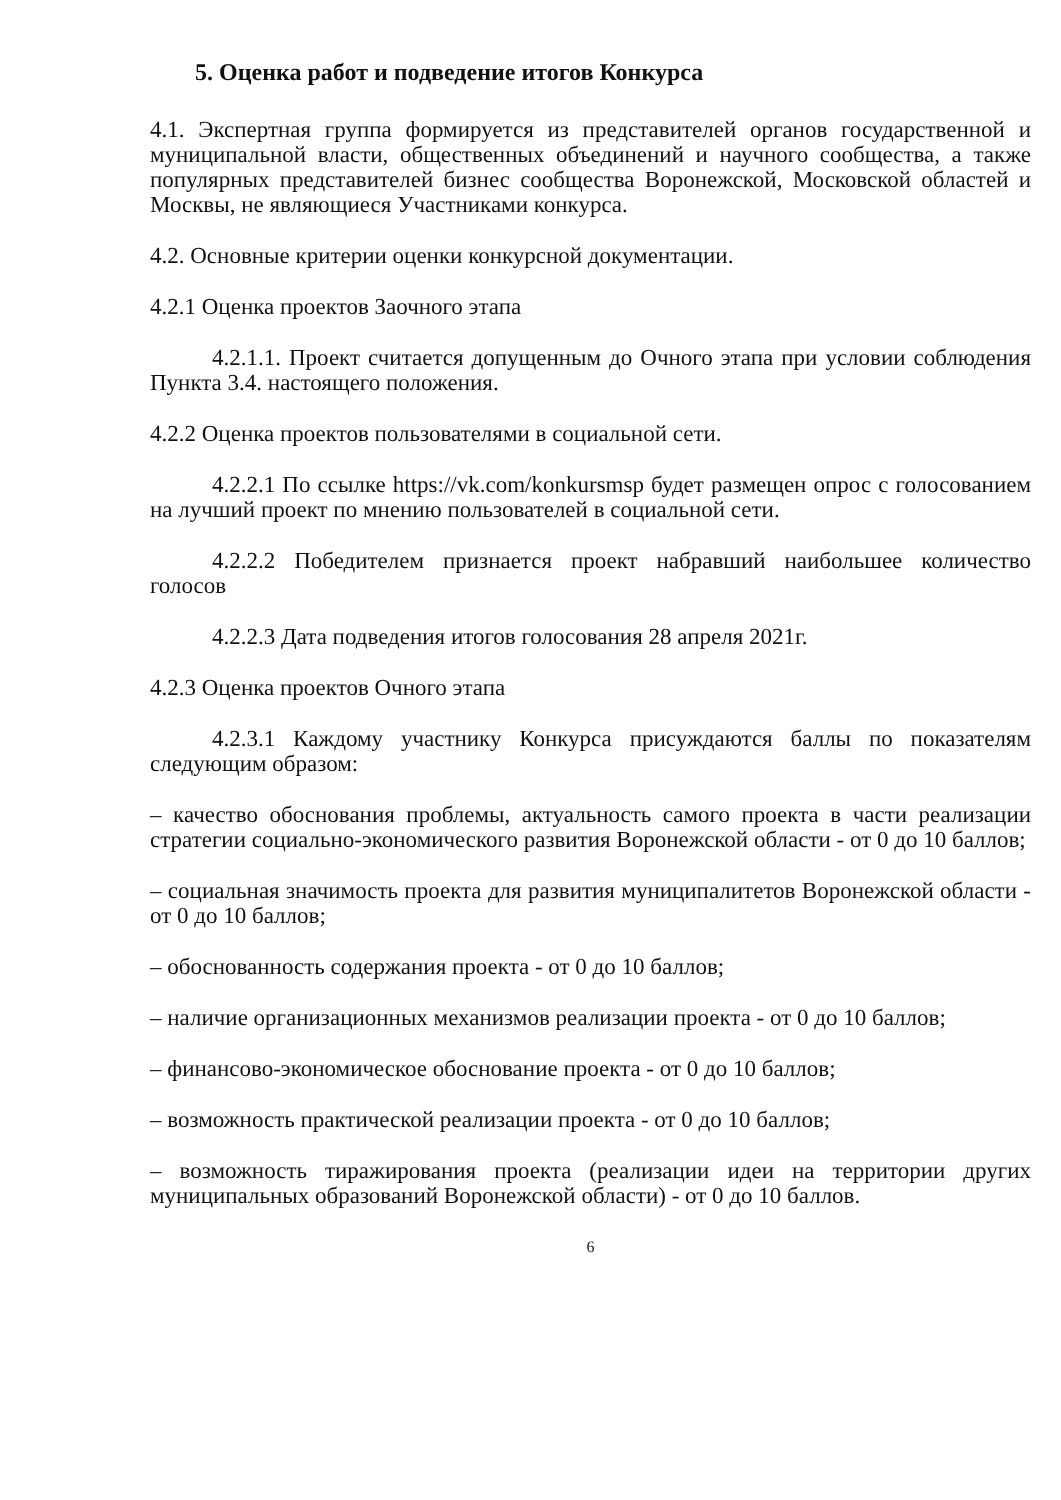5. Оценка работ и подведение итогов Конкурса
4.1. Экспертная группа формируется из представителей органов государственной и муниципальной власти, общественных объединений и научного сообщества, а также популярных представителей бизнес сообщества Воронежской, Московской областей и Москвы, не являющиеся Участниками конкурса.
4.2. Основные критерии оценки конкурсной документации.
4.2.1 Оценка проектов Заочного этапа
4.2.1.1. Проект считается допущенным до Очного этапа при условии соблюдения Пункта 3.4. настоящего положения.
4.2.2 Оценка проектов пользователями в социальной сети.
4.2.2.1 По ссылке https://vk.com/konkursmsp будет размещен опрос с голосованием на лучший проект по мнению пользователей в социальной сети.
4.2.2.2 Победителем признается проект набравший наибольшее количество голосов
4.2.2.3 Дата подведения итогов голосования 28 апреля 2021г.
4.2.3 Оценка проектов Очного этапа
4.2.3.1 Каждому участнику Конкурса присуждаются баллы по показателям следующим образом:
– качество обоснования проблемы, актуальность самого проекта в части реализации стратегии социально-экономического развития Воронежской области - от 0 до 10 баллов;
– социальная значимость проекта для развития муниципалитетов Воронежской области - от 0 до 10 баллов;
– обоснованность содержания проекта - от 0 до 10 баллов;
– наличие организационных механизмов реализации проекта - от 0 до 10 баллов;
– финансово-экономическое обоснование проекта - от 0 до 10 баллов;
– возможность практической реализации проекта - от 0 до 10 баллов;
– возможность тиражирования проекта (реализации идеи на территории других муниципальных образований Воронежской области) - от 0 до 10 баллов.
6